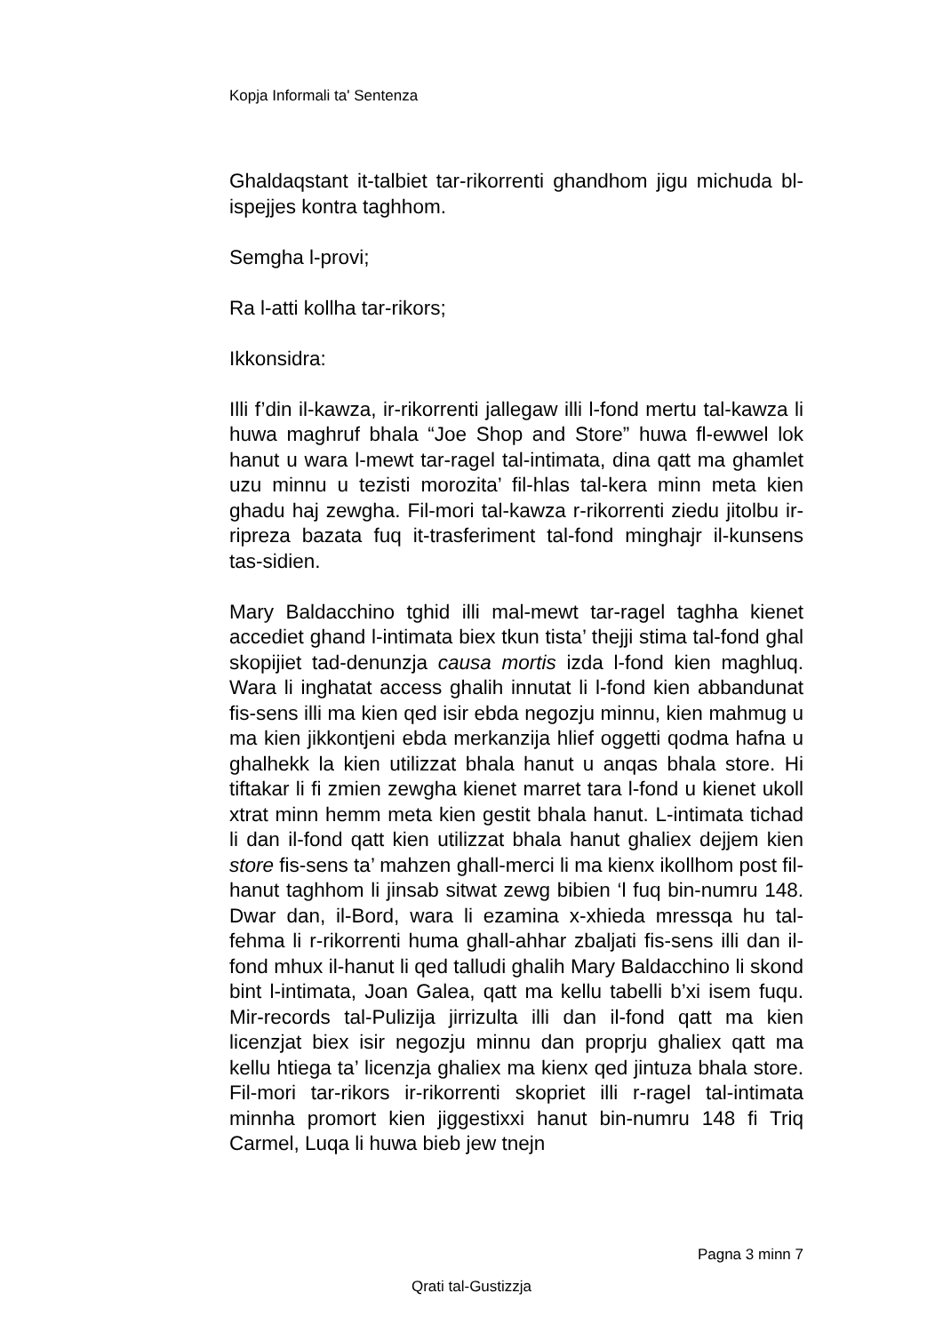Kopja Informali ta' Sentenza
Ghaldaqstant it-talbiet tar-rikorrenti ghandhom jigu michuda bl-ispejjes kontra taghhom.
Semgha l-provi;
Ra l-atti kollha tar-rikors;
Ikkonsidra:
Illi f’din il-kawza, ir-rikorrenti jallegaw illi l-fond mertu tal-kawza li huwa maghruf bhala “Joe Shop and Store” huwa fl-ewwel lok hanut u wara l-mewt tar-ragel tal-intimata, dina qatt ma ghamlet uzu minnu u tezisti morozita’ fil-hlas tal-kera minn meta kien ghadu haj zewgha. Fil-mori tal-kawza r-rikorrenti ziedu jitolbu ir-ripreza bazata fuq it-trasferiment tal-fond minghajr il-kunsens tas-sidien.
Mary Baldacchino tghid illi mal-mewt tar-ragel taghha kienet accediet ghand l-intimata biex tkun tista’ thejji stima tal-fond ghal skopijiet tad-denunzja causa mortis izda l-fond kien maghluq. Wara li inghatat access ghalih innutat li l-fond kien abbandunat fis-sens illi ma kien qed isir ebda negozju minnu, kien mahmug u ma kien jikkontjeni ebda merkanzija hlief oggetti qodma hafna u ghalhekk la kien utilizzat bhala hanut u anqas bhala store. Hi tiftakar li fi zmien zewgha kienet marret tara l-fond u kienet ukoll xtrat minn hemm meta kien gestit bhala hanut. L-intimata tichad li dan il-fond qatt kien utilizzat bhala hanut ghaliex dejjem kien store fis-sens ta’ mahzen ghall-merci li ma kienx ikollhom post fil-hanut taghhom li jinsab sitwat zewg bibien ‘l fuq bin-numru 148. Dwar dan, il-Bord, wara li ezamina x-xhieda mressqa hu tal-fehma li r-rikorrenti huma ghall-ahhar zbaljati fis-sens illi dan il-fond mhux il-hanut li qed talludi ghalih Mary Baldacchino li skond bint l-intimata, Joan Galea, qatt ma kellu tabelli b’xi isem fuqu. Mir-records tal-Pulizija jirrizulta illi dan il-fond qatt ma kien licenzjat biex isir negozju minnu dan proprju ghaliex qatt ma kellu htiega ta’ licenzja ghaliex ma kienx qed jintuza bhala store. Fil-mori tar-rikors ir-rikorrenti skopriet illi r-ragel tal-intimata minnha promort kien jiggestixxi hanut bin-numru 148 fi Triq Carmel, Luqa li huwa bieb jew tnejn
Pagna 3 minn 7
Qrati tal-Gustizzja